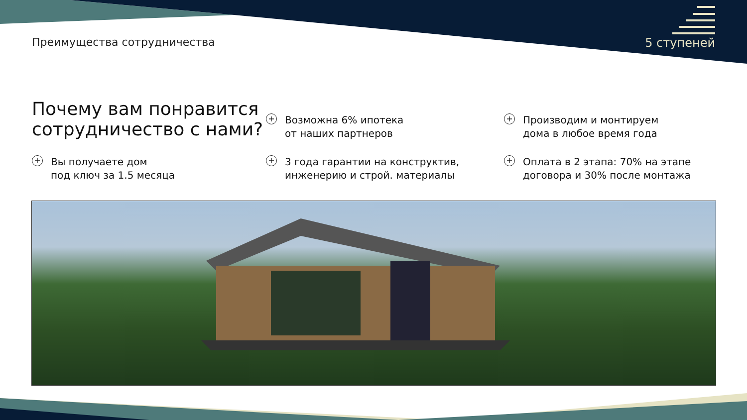Преимущества сотрудничества 5 ступеней
Почему вам понравится сотрудничество с нами?
+ Возможна 6% ипотека
от наших партнеров
+ Производим и монтируем
дома в любое время года
+ Вы получаете дом
под ключ за 1.5 месяца
+ 3 года гарантии на конструктив,
инженерию и строй. материалы
+ Оплата в 2 этапа: 70% на этапе
договора и 30% после монтажа